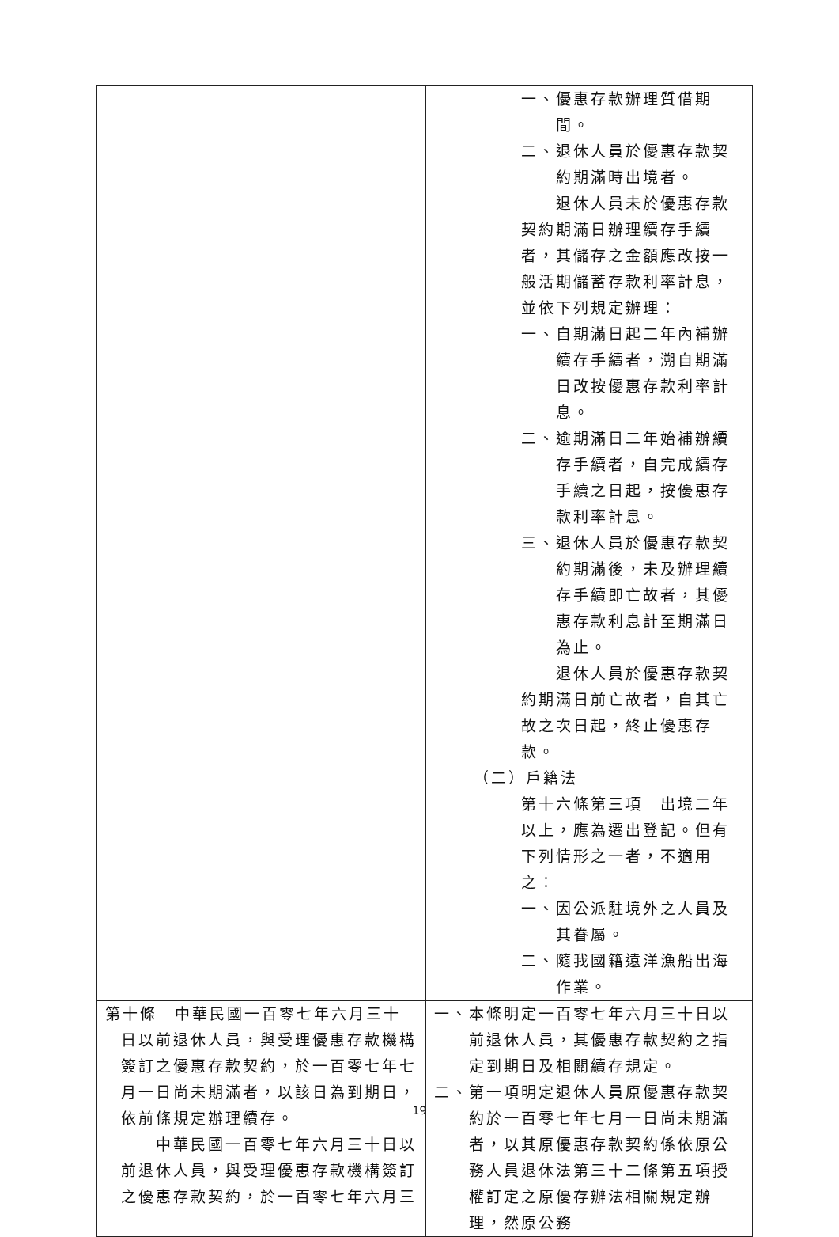| | 一、優惠存款辦理質借期間。 二、退休人員於優惠存款契約期滿時出境者。 退休人員未於優惠存款契約期滿日辦理續存手續者，其儲存之金額應改按一般活期儲蓄存款利率計息，並依下列規定辦理： 一、自期滿日起二年內補辦續存手續者，溯自期滿日改按優惠存款利率計息。 二、逾期滿日二年始補辦續存手續者，自完成續存手續之日起，按優惠存款利率計息。 三、退休人員於優惠存款契約期滿後，未及辦理續存手續即亡故者，其優惠存款利息計至期滿日為止。 退休人員於優惠存款契約期滿日前亡故者，自其亡故之次日起，終止優惠存款。 （二）戶籍法 第十六條第三項 出境二年以上，應為遷出登記。但有下列情形之一者，不適用之： 一、因公派駐境外之人員及其眷屬。 二、隨我國籍遠洋漁船出海作業。 |
| 第十條 中華民國一百零七年六月三十日以前退休人員，與受理優惠存款機構簽訂之優惠存款契約，於一百零七年七月一日尚未期滿者，以該日為到期日，依前條規定辦理續存。 中華民國一百零七年六月三十日以前退休人員，與受理優惠存款機構簽訂之優惠存款契約，於一百零七年六月三 | 一、本條明定一百零七年六月三十日以前退休人員，其優惠存款契約之指定到期日及相關續存規定。 二、第一項明定退休人員原優惠存款契約於一百零七年七月一日尚未期滿者，以其原優惠存款契約係依原公務人員退休法第三十二條第五項授權訂定之原優存辦法相關規定辦理，然原公務 |
19